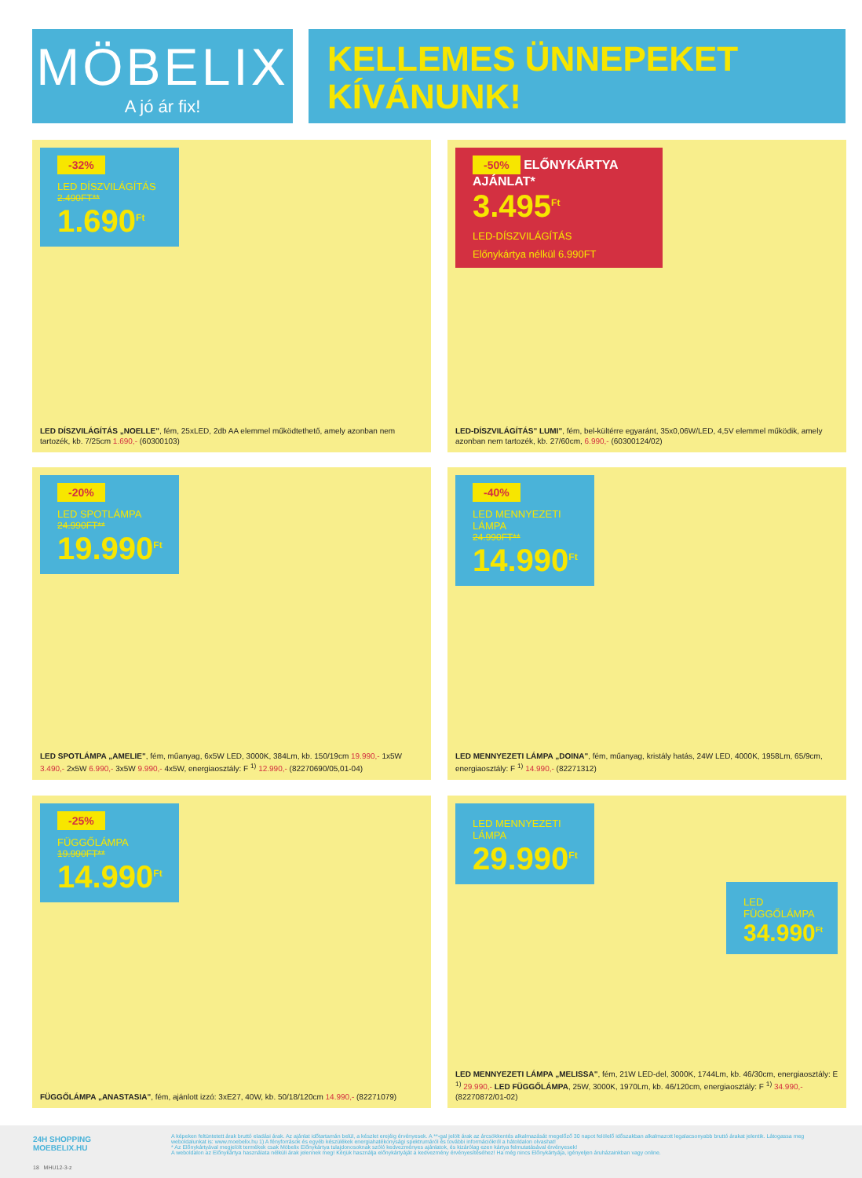MÖBELIX
A jó ár fix!
KELLEMES ÜNNEPEKET KÍVÁNUNK!
-32%
LED DÍSZVILÁGÍTÁS
2.490FT**
1.690<sup>Ft</sup>
LED DÍSZVILÁGÍTÁS „NOELLE", fém, 25xLED, 2db AA elemmel működtethető, amely azonban nem tartozék, kb. 7/25cm 1.690,- (60300103)
-50% ELŐNYKÁRTYA AJÁNLAT*
3.495<sup>Ft</sup>
LED-DÍSZVILÁGÍTÁS
Előnykártya nélkül 6.990FT
LED-DÍSZVILÁGÍTÁS" LUMI", fém, bel-kültérre egyaránt, 35x0,06W/LED, 4,5V elemmel működik, amely azonban nem tartozék, kb. 27/60cm, 6.990,- (60300124/02)
-20%
LED SPOTLÁMPA
24.990FT**
19.990<sup>Ft</sup>
LED SPOTLÁMPA „AMELIE", fém, műanyag, 6x5W LED, 3000K, 384Lm, kb. 150/19cm 19.990,- 1x5W 3.490,- 2x5W 6.990,- 3x5W 9.990,- 4x5W, energiaosztály: F <sup>1)</sup> 12.990,- (82270690/05,01-04)
-40%
LED MENNYEZETI LÁMPA
24.990FT**
14.990<sup>Ft</sup>
LED MENNYEZETI LÁMPA „DOINA", fém, műanyag, kristály hatás, 24W LED, 4000K, 1958Lm, 65/9cm, energiaosztály: F <sup>1)</sup> 14.990,- (82271312)
-25%
FÜGGŐLÁMPA
19.990FT**
14.990<sup>Ft</sup>
FÜGGŐLÁMPA „ANASTASIA", fém, ajánlott izzó: 3xE27, 40W, kb. 50/18/120cm 14.990,- (82271079)
LED MENNYEZETI LÁMPA
29.990<sup>Ft</sup>
LED FÜGGŐLÁMPA
34.990<sup>Ft</sup>
LED MENNYEZETI LÁMPA „MELISSA", fém, 21W LED-del, 3000K, 1744Lm, kb. 46/30cm, energiaosztály: E <sup>1)</sup> 29.990,- LED FÜGGŐLÁMPA, 25W, 3000K, 1970Lm, kb. 46/120cm, energiaosztály: F <sup>1)</sup> 34.990,- (82270872/01-02)
24H SHOPPING
MOEBELIX.HU
18 MHU12-3-z
A képeken feltüntetett árak bruttó eladási árak. Az ajánlat időtartamán belül, a készlet erejéig érvényesek. A **-gal jelölt árak az árcsökkentés alkalmazását megelőző 30 napot felölelő időszakban alkalmazott legalacsonyabb bruttó árakat jelentik. Látogassa meg weboldalunkat is: www.moebelix.hu 1) A fényforrások és egyéb készülékek energiahatékonysági spektrumáról és további információkról a hátoldalon olvashat!
* Az Előnykártyával megjelölt termékek csak Möbelix Előnykártya tulajdonosoknak szóló kedvezményes ajánlatok, és kizárólag ezen kártya felmutatásával érvényesek!
A weboldalon az Előnykártya használata nélküli árak jelennek meg! Kérjük használja előnykártyáját a kedvezmény érvényesítéséhez! Ha még nincs Előnykártyája, igényeljen áruházainkban vagy online.